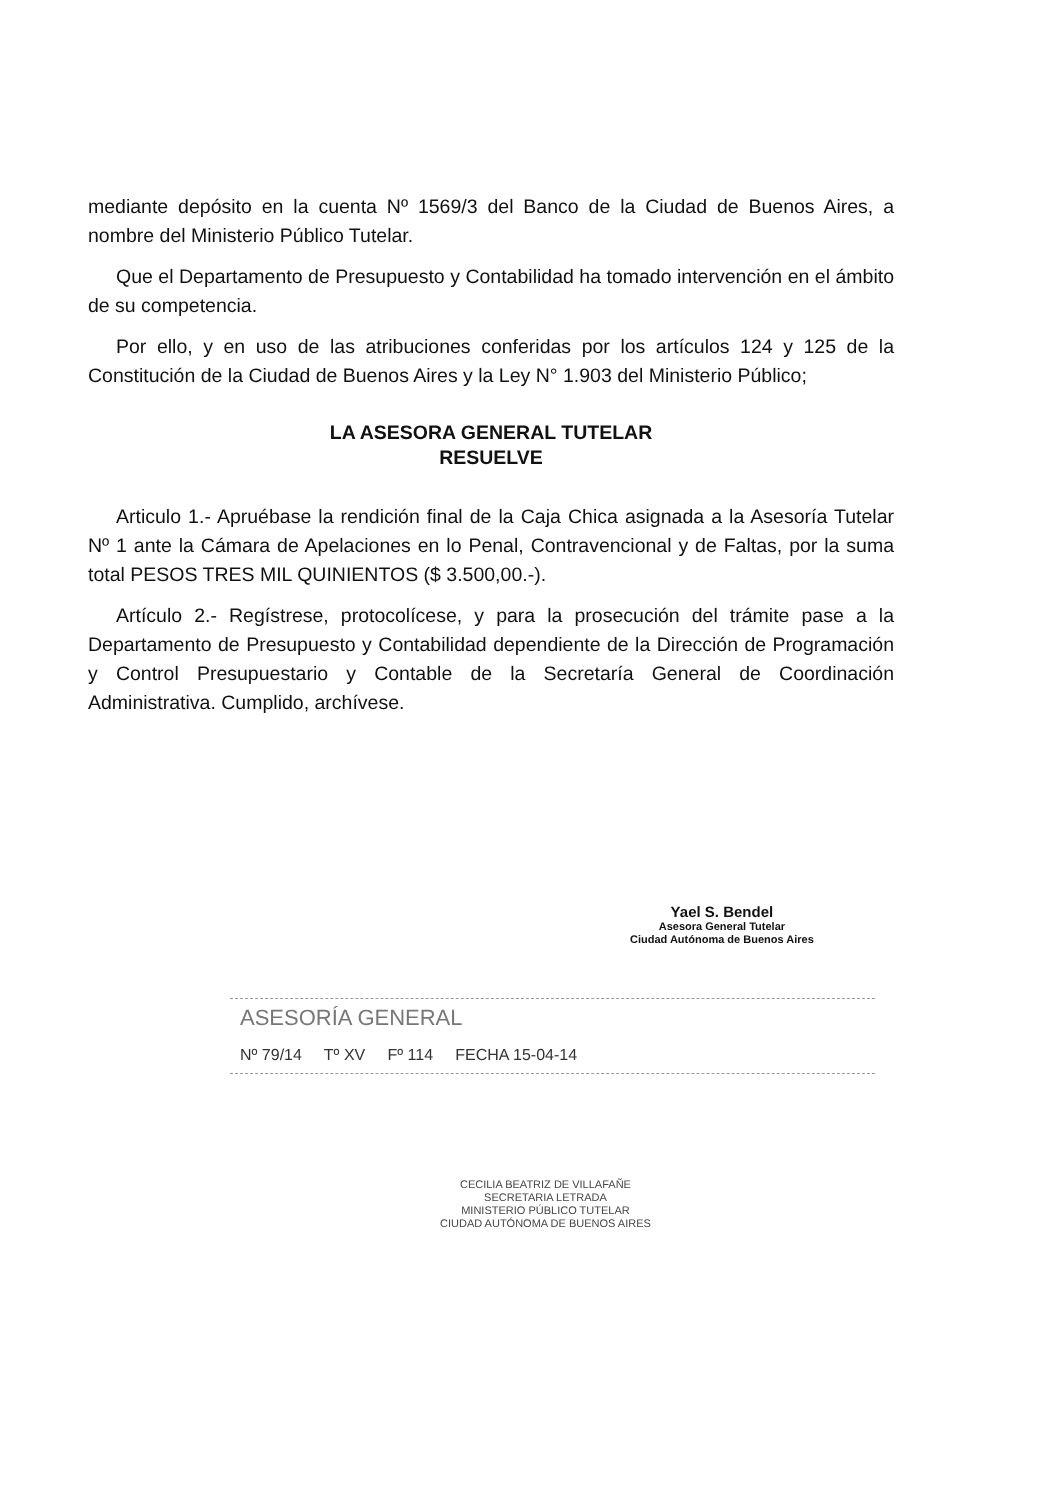mediante depósito en la cuenta Nº 1569/3 del Banco de la Ciudad de Buenos Aires, a nombre del Ministerio Público Tutelar.
Que el Departamento de Presupuesto y Contabilidad ha tomado intervención en el ámbito de su competencia.
Por ello, y en uso de las atribuciones conferidas por los artículos 124 y 125 de la Constitución de la Ciudad de Buenos Aires y la Ley N° 1.903 del Ministerio Público;
LA ASESORA GENERAL TUTELAR
RESUELVE
Articulo 1.- Apruébase la rendición final de la Caja Chica asignada a la Asesoría Tutelar Nº 1 ante la Cámara de Apelaciones en lo Penal, Contravencional y de Faltas, por la suma total PESOS TRES MIL QUINIENTOS ($ 3.500,00.-).
Artículo 2.- Regístrese, protocolícese, y para la prosecución del trámite pase a la Departamento de Presupuesto y Contabilidad dependiente de la Dirección de Programación y Control Presupuestario y Contable de la Secretaría General de Coordinación Administrativa. Cumplido, archívese.
Yael S. Bendel
Asesora General Tutelar
Ciudad Autónoma de Buenos Aires
ASESORÍA GENERAL
Nº 79/14 Tº XV Fº 114 FECHA 15-04-14
CECILIA BEATRIZ DE VILLAFAÑE
SECRETARIA LETRADA
MINISTERIO PÚBLICO TUTELAR
CIUDAD AUTÓNOMA DE BUENOS AIRES